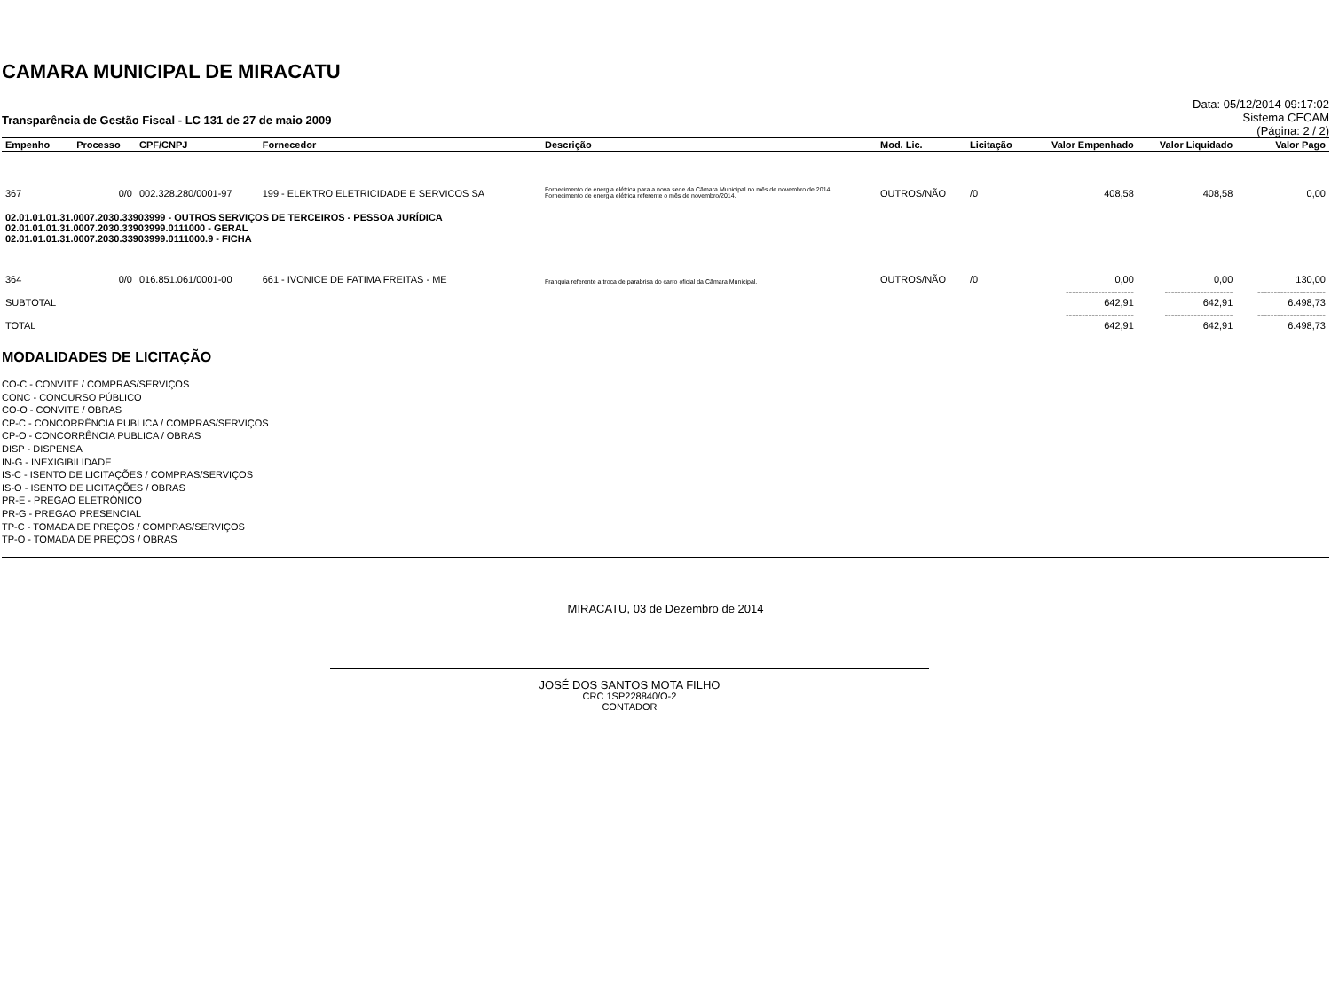CAMARA MUNICIPAL DE MIRACATU
Transparência de Gestão Fiscal - LC 131 de 27 de maio 2009
Data: 05/12/2014 09:17:02
Sistema CECAM
(Página: 2 / 2)
| Empenho | Processo | CPF/CNPJ | Fornecedor | Descrição | Mod. Lic. | Licitação | Valor Empenhado | Valor Liquidado | Valor Pago |
| --- | --- | --- | --- | --- | --- | --- | --- | --- | --- |
| 367 | 0/0 | 002.328.280/0001-97 | 199 - ELEKTRO ELETRICIDADE E SERVICOS SA | Fornecimento de energia elétrica para a nova sede da Câmara Municipal no mês de novembro de 2014. Fornecimento de energia elétrica referente o mês de novembro/2014. | OUTROS/NÃO | /0 | 408,58 | 408,58 | 0,00 |
| 02.01.01.01.31.0007.2030.33903999 - OUTROS SERVIÇOS DE TERCEIROS - PESSOA JURÍDICA 02.01.01.01.31.0007.2030.33903999.0111000 - GERAL 02.01.01.01.31.0007.2030.33903999.0111000.9 - FICHA | | | | | | | | | |
| 364 | 0/0 | 016.851.061/0001-00 | 661 - IVONICE DE FATIMA FREITAS - ME | Franquia referente a troca de parabrisa do carro oficial da Câmara Municipal. | OUTROS/NÃO | /0 | 0,00 | 0,00 | 130,00 |
| SUBTOTAL | | | | | | | --------------------- 642,91 | --------------------- 642,91 | --------------------- 6.498,73 |
| TOTAL | | | | | | | --------------------- 642,91 | --------------------- 642,91 | --------------------- 6.498,73 |
MODALIDADES DE LICITAÇÃO
CO-C - CONVITE / COMPRAS/SERVIÇOS
CONC - CONCURSO PÚBLICO
CO-O - CONVITE / OBRAS
CP-C - CONCORRÊNCIA PUBLICA / COMPRAS/SERVIÇOS
CP-O - CONCORRÊNCIA PUBLICA / OBRAS
DISP - DISPENSA
IN-G - INEXIGIBILIDADE
IS-C - ISENTO DE LICITAÇÕES / COMPRAS/SERVIÇOS
IS-O - ISENTO DE LICITAÇÕES / OBRAS
PR-E - PREGAO ELETRÔNICO
PR-G - PREGAO PRESENCIAL
TP-C - TOMADA DE PREÇOS / COMPRAS/SERVIÇOS
TP-O - TOMADA DE PREÇOS / OBRAS
MIRACATU, 03 de Dezembro de 2014
JOSÉ DOS SANTOS MOTA FILHO
CRC 1SP228840/O-2
CONTADOR